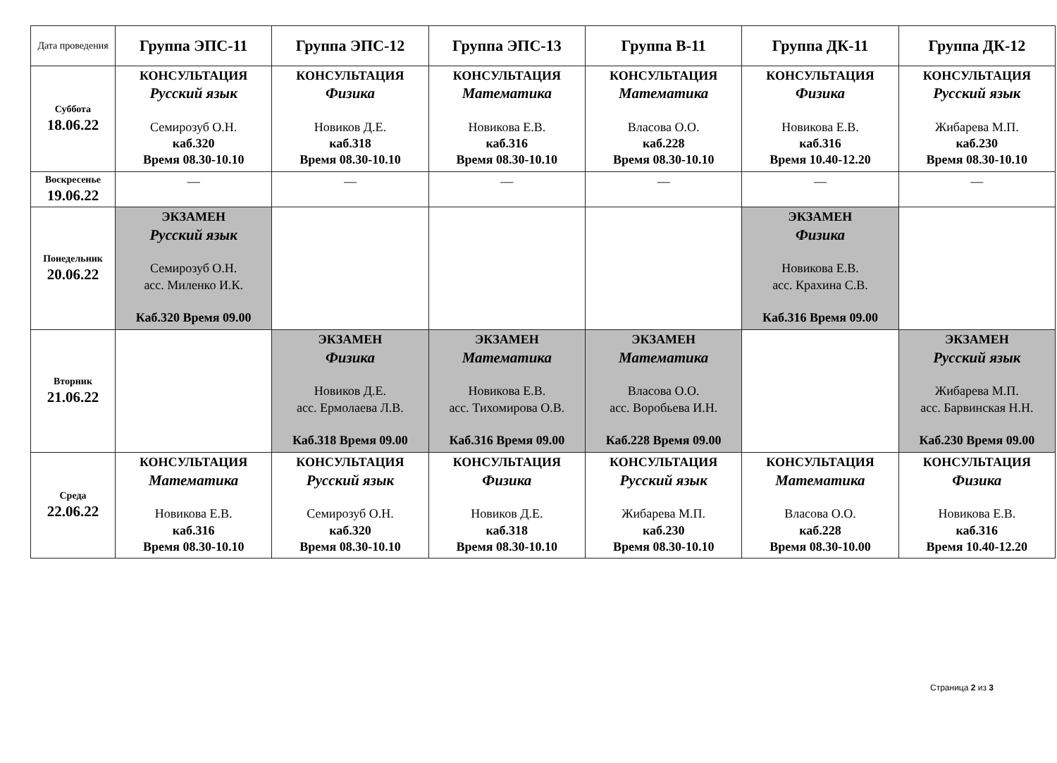| Дата проведения | Группа ЭПС-11 | Группа ЭПС-12 | Группа ЭПС-13 | Группа В-11 | Группа ДК-11 | Группа ДК-12 |
| --- | --- | --- | --- | --- | --- | --- |
| Суббота 18.06.22 | КОНСУЛЬТАЦИЯ Русский язык Семирозуб О.Н. каб.320 Время 08.30-10.10 | КОНСУЛЬТАЦИЯ Физика Новиков Д.Е. каб.318 Время 08.30-10.10 | КОНСУЛЬТАЦИЯ Математика Новикова Е.В. каб.316 Время 08.30-10.10 | КОНСУЛЬТАЦИЯ Математика Власова О.О. каб.228 Время 08.30-10.10 | КОНСУЛЬТАЦИЯ Физика Новикова Е.В. каб.316 Время 10.40-12.20 | КОНСУЛЬТАЦИЯ Русский язык Жибарева М.П. каб.230 Время 08.30-10.10 |
| Воскресенье 19.06.22 | — | — | — | — | — | — |
| Понедельник 20.06.22 | ЭКЗАМЕН Русский язык Семирозуб О.Н. асс. Миленко И.К. Каб.320 Время 09.00 | | | | ЭКЗАМЕН Физика Новикова Е.В. асс. Крахина С.В. Каб.316 Время 09.00 | |
| Вторник 21.06.22 | | ЭКЗАМЕН Физика Новиков Д.Е. асс. Ермолаева Л.В. Каб.318 Время 09.00 | ЭКЗАМЕН Математика Новикова Е.В. асс. Тихомирова О.В. Каб.316 Время 09.00 | ЭКЗАМЕН Математика Власова О.О. асс. Воробьева И.Н. Каб.228 Время 09.00 | | ЭКЗАМЕН Русский язык Жибарева М.П. асс. Барвинская Н.Н. Каб.230 Время 09.00 |
| Среда 22.06.22 | КОНСУЛЬТАЦИЯ Математика Новикова Е.В. каб.316 Время 08.30-10.10 | КОНСУЛЬТАЦИЯ Русский язык Семирозуб О.Н. каб.320 Время 08.30-10.10 | КОНСУЛЬТАЦИЯ Физика Новиков Д.Е. каб.318 Время 08.30-10.10 | КОНСУЛЬТАЦИЯ Русский язык Жибарева М.П. каб.230 Время 08.30-10.10 | КОНСУЛЬТАЦИЯ Математика Власова О.О. каб.228 Время 08.30-10.00 | КОНСУЛЬТАЦИЯ Физика Новикова Е.В. каб.316 Время 10.40-12.20 |
Страница 2 из 3